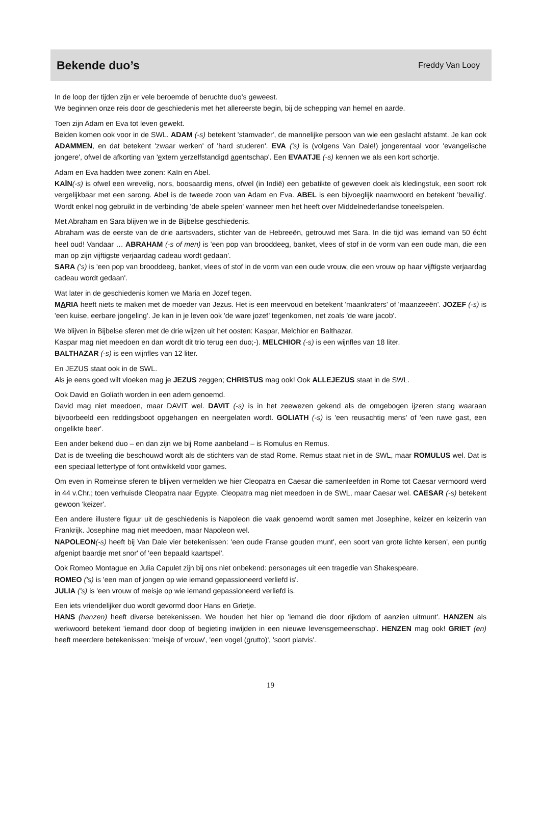Bekende duo’s
Freddy Van Looy
In de loop der tijden zijn er vele beroemde of beruchte duo's geweest.
We beginnen onze reis door de geschiedenis met het allereerste begin, bij de schepping van hemel en aarde.
Toen zijn Adam en Eva tot leven gewekt.
Beiden komen ook voor in de SWL. ADAM (-s) betekent 'stamvader', de mannelijke persoon van wie een geslacht afstamt. Je kan ook ADAMMEN, en dat betekent 'zwaar werken' of 'hard studeren'. EVA ('s) is (volgens Van Dale!) jongerentaal voor 'evangelische jongere', ofwel de afkorting van 'extern verzelfstandigd agentschap'. Een EVAATJE (-s) kennen we als een kort schortje.
Adam en Eva hadden twee zonen: Kaïn en Abel.
KAÏN(-s) is ofwel een wrevelig, nors, boosaardig mens, ofwel (in Indië) een gebatikte of geweven doek als kledingstuk, een soort rok vergelijkbaar met een sarong. Abel is de tweede zoon van Adam en Eva. ABEL is een bijvoeglijk naamwoord en betekent 'bevallig'. Wordt enkel nog gebruikt in de verbinding 'de abele spelen' wanneer men het heeft over Middelnederlandse toneelspelen.
Met Abraham en Sara blijven we in de Bijbelse geschiedenis.
Abraham was de eerste van de drie aartsvaders, stichter van de Hebreeën, getrouwd met Sara. In die tijd was iemand van 50 écht heel oud! Vandaar … ABRAHAM (-s of men) is 'een pop van brooddeeg, banket, vlees of stof in de vorm van een oude man, die een man op zijn vijftigste verjaardag cadeau wordt gedaan'.
SARA ('s) is 'een pop van brooddeeg, banket, vlees of stof in de vorm van een oude vrouw, die een vrouw op haar vijftigste verjaardag cadeau wordt gedaan'.
Wat later in de geschiedenis komen we Maria en Jozef tegen.
MARIA heeft niets te maken met de moeder van Jezus. Het is een meervoud en betekent 'maankraters' of 'maanzeeën'. JOZEF (-s) is 'een kuise, eerbare jongeling'. Je kan in je leven ook 'de ware jozef’ tegenkomen, net zoals 'de ware jacob'.
We blijven in Bijbelse sferen met de drie wijzen uit het oosten: Kaspar, Melchior en Balthazar.
Kaspar mag niet meedoen en dan wordt dit trio terug een duo;-). MELCHIOR (-s) is een wijnfles van 18 liter.
BALTHAZAR (-s) is een wijnfles van 12 liter.
En JEZUS staat ook in de SWL.
Als je eens goed wilt vloeken mag je JEZUS zeggen; CHRISTUS mag ook! Ook ALLEJEZUS staat in de SWL.
Ook David en Goliath worden in een adem genoemd.
David mag niet meedoen, maar DAVIT wel. DAVIT (-s) is in het zeewezen gekend als de omgebogen ijzeren stang waaraan bijvoorbeeld een reddingsboot opgehangen en neergelaten wordt. GOLIATH (-s) is 'een reusachtig mens' of 'een ruwe gast, een ongelikte beer'.
Een ander bekend duo – en dan zijn we bij Rome aanbeland – is Romulus en Remus.
Dat is de tweeling die beschouwd wordt als de stichters van de stad Rome. Remus staat niet in de SWL, maar ROMULUS wel. Dat is een speciaal lettertype of font ontwikkeld voor games.
Om even in Romeinse sferen te blijven vermelden we hier Cleopatra en Caesar die samenleefden in Rome tot Caesar vermoord werd in 44 v.Chr.; toen verhuisde Cleopatra naar Egypte. Cleopatra mag niet meedoen in de SWL, maar Caesar wel. CAESAR (-s) betekent gewoon 'keizer'.
Een andere illustere figuur uit de geschiedenis is Napoleon die vaak genoemd wordt samen met Josephine, keizer en keizerin van Frankrijk. Josephine mag niet meedoen, maar Napoleon wel.
NAPOLEON(-s) heeft bij Van Dale vier betekenissen: 'een oude Franse gouden munt', een soort van grote lichte kersen', een puntig afgenipt baardje met snor' of 'een bepaald kaartspel'.
Ook Romeo Montague en Julia Capulet zijn bij ons niet onbekend: personages uit een tragedie van Shakespeare.
ROMEO ('s) is 'een man of jongen op wie iemand gepassioneerd verliefd is'.
JULIA ('s) is 'een vrouw of meisje op wie iemand gepassioneerd verliefd is.
Een iets vriendelijker duo wordt gevormd door Hans en Grietje.
HANS (hanzen) heeft diverse betekenissen. We houden het hier op 'iemand die door rijkdom of aanzien uitmunt'. HANZEN als werkwoord betekent 'iemand door doop of begieting inwijden in een nieuwe levensgemeenschap'. HENZEN mag ook! GRIET (en) heeft meerdere betekenissen: 'meisje of vrouw', 'een vogel (grutto)', 'soort platvis'.
19